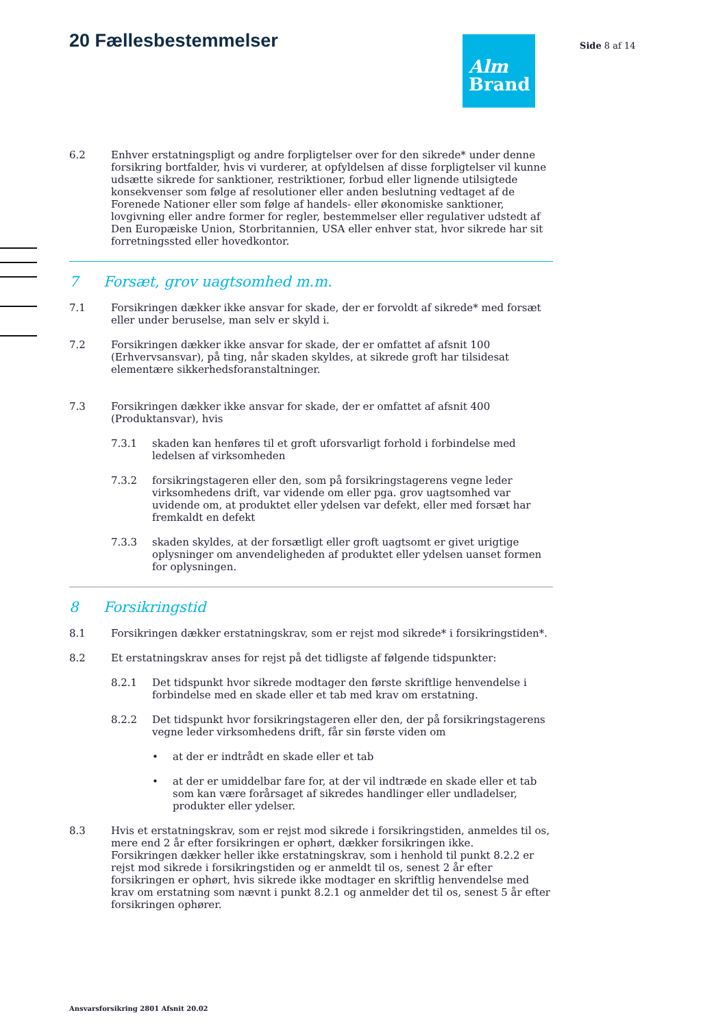20 Fællesbestemmelser
Alm
Brand
Side 8 af 14
6.2 Enhver erstatningspligt og andre forpligtelser over for den sikrede* under denne forsikring bortfalder, hvis vi vurderer, at opfyldelsen af disse forpligtelser vil kunne udsætte sikrede for sanktioner, restriktioner, forbud eller lignende utilsigtede konsekvenser som følge af resolutioner eller anden beslutning vedtaget af de Forenede Nationer eller som følge af handels- eller økonomiske sanktioner, lovgivning eller andre former for regler, bestemmelser eller regulativer udstedt af Den Europæiske Union, Storbritannien, USA eller enhver stat, hvor sikrede har sit forretningssted eller hovedkontor.
7 Forsæt, grov uagtsomhed m.m.
7.1 Forsikringen dækker ikke ansvar for skade, der er forvoldt af sikrede* med forsæt eller under beruselse, man selv er skyld i.
7.2 Forsikringen dækker ikke ansvar for skade, der er omfattet af afsnit 100 (Erhvervsansvar), på ting, når skaden skyldes, at sikrede groft har tilsidesat elementære sikkerhedsforanstaltninger.
7.3 Forsikringen dækker ikke ansvar for skade, der er omfattet af afsnit 400 (Produktansvar), hvis
7.3.1 skaden kan henføres til et groft uforsvarligt forhold i forbindelse med ledelsen af virksomheden
7.3.2 forsikringstageren eller den, som på forsikringstagerens vegne leder virksomhedens drift, var vidende om eller pga. grov uagtsomhed var uvidende om, at produktet eller ydelsen var defekt, eller med forsæt har fremkaldt en defekt
7.3.3 skaden skyldes, at der forsætligt eller groft uagtsomt er givet urigtige oplysninger om anvendeligheden af produktet eller ydelsen uanset formen for oplysningen.
8 Forsikringstid
8.1 Forsikringen dækker erstatningskrav, som er rejst mod sikrede* i forsikringstiden*.
8.2 Et erstatningskrav anses for rejst på det tidligste af følgende tidspunkter:
8.2.1 Det tidspunkt hvor sikrede modtager den første skriftlige henvendelse i forbindelse med en skade eller et tab med krav om erstatning.
8.2.2 Det tidspunkt hvor forsikringstageren eller den, der på forsikringstagerens vegne leder virksomhedens drift, får sin første viden om
• at der er indtrådt en skade eller et tab
• at der er umiddelbar fare for, at der vil indtræde en skade eller et tab som kan være forårsaget af sikredes handlinger eller undladelser, produkter eller ydelser.
8.3 Hvis et erstatningskrav, som er rejst mod sikrede i forsikringstiden, anmeldes til os, mere end 2 år efter forsikringen er ophørt, dækker forsikringen ikke.
Forsikringen dækker heller ikke erstatningskrav, som i henhold til punkt 8.2.2 er rejst mod sikrede i forsikringstiden og er anmeldt til os, senest 2 år efter forsikringen er ophørt, hvis sikrede ikke modtager en skriftlig henvendelse med krav om erstatning som nævnt i punkt 8.2.1 og anmelder det til os, senest 5 år efter forsikringen ophører.
Ansvarsforsikring 2801 Afsnit 20.02